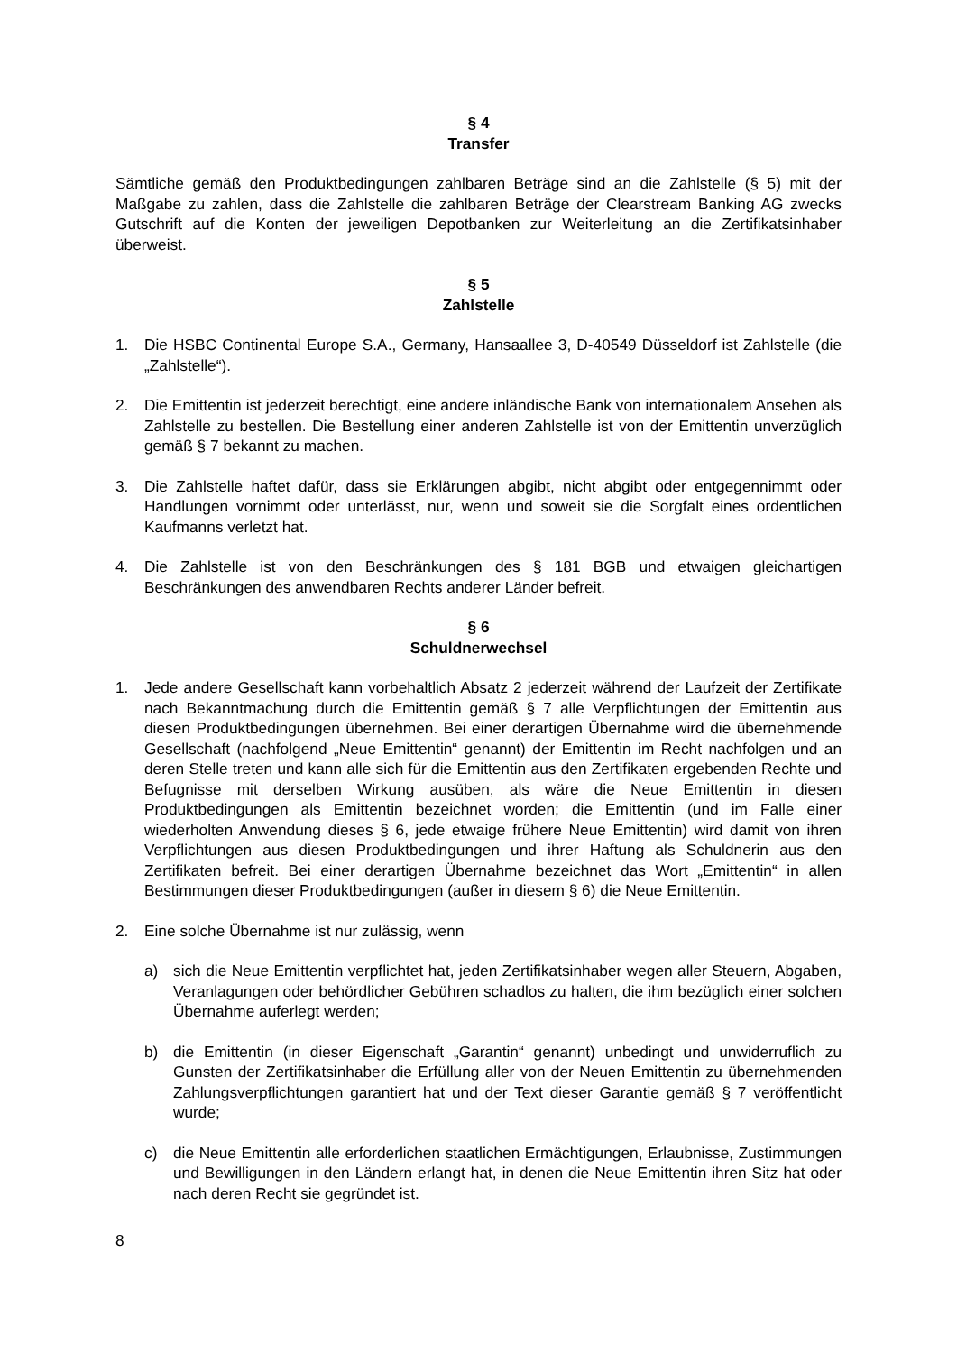§ 4
Transfer
Sämtliche gemäß den Produktbedingungen zahlbaren Beträge sind an die Zahlstelle (§ 5) mit der Maßgabe zu zahlen, dass die Zahlstelle die zahlbaren Beträge der Clearstream Banking AG zwecks Gutschrift auf die Konten der jeweiligen Depotbanken zur Weiterleitung an die Zertifikatsinhaber überweist.
§ 5
Zahlstelle
1. Die HSBC Continental Europe S.A., Germany, Hansaallee 3, D-40549 Düsseldorf ist Zahlstelle (die „Zahlstelle“).
2. Die Emittentin ist jederzeit berechtigt, eine andere inländische Bank von internationalem Ansehen als Zahlstelle zu bestellen. Die Bestellung einer anderen Zahlstelle ist von der Emittentin unverzüglich gemäß § 7 bekannt zu machen.
3. Die Zahlstelle haftet dafür, dass sie Erklärungen abgibt, nicht abgibt oder entgegennimmt oder Handlungen vornimmt oder unterlässt, nur, wenn und soweit sie die Sorgfalt eines ordentlichen Kaufmanns verletzt hat.
4. Die Zahlstelle ist von den Beschränkungen des § 181 BGB und etwaigen gleichartigen Beschränkungen des anwendbaren Rechts anderer Länder befreit.
§ 6
Schuldnerwechsel
1. Jede andere Gesellschaft kann vorbehaltlich Absatz 2 jederzeit während der Laufzeit der Zertifikate nach Bekanntmachung durch die Emittentin gemäß § 7 alle Verpflichtungen der Emittentin aus diesen Produktbedingungen übernehmen. Bei einer derartigen Übernahme wird die übernehmende Gesellschaft (nachfolgend „Neue Emittentin“ genannt) der Emittentin im Recht nachfolgen und an deren Stelle treten und kann alle sich für die Emittentin aus den Zertifikaten ergebenden Rechte und Befugnisse mit derselben Wirkung ausüben, als wäre die Neue Emittentin in diesen Produktbedingungen als Emittentin bezeichnet worden; die Emittentin (und im Falle einer wiederholten Anwendung dieses § 6, jede etwaige frühere Neue Emittentin) wird damit von ihren Verpflichtungen aus diesen Produktbedingungen und ihrer Haftung als Schuldnerin aus den Zertifikaten befreit. Bei einer derartigen Übernahme bezeichnet das Wort „Emittentin“ in allen Bestimmungen dieser Produktbedingungen (außer in diesem § 6) die Neue Emittentin.
2. Eine solche Übernahme ist nur zulässig, wenn
a) sich die Neue Emittentin verpflichtet hat, jeden Zertifikatsinhaber wegen aller Steuern, Abgaben, Veranlagungen oder behördlicher Gebühren schadlos zu halten, die ihm bezüglich einer solchen Übernahme auferlegt werden;
b) die Emittentin (in dieser Eigenschaft „Garantin“ genannt) unbedingt und unwiderruflich zu Gunsten der Zertifikatsinhaber die Erfüllung aller von der Neuen Emittentin zu übernehmenden Zahlungsverpflichtungen garantiert hat und der Text dieser Garantie gemäß § 7 veröffentlicht wurde;
c) die Neue Emittentin alle erforderlichen staatlichen Ermächtigungen, Erlaubnisse, Zustimmungen und Bewilligungen in den Ländern erlangt hat, in denen die Neue Emittentin ihren Sitz hat oder nach deren Recht sie gegründet ist.
8